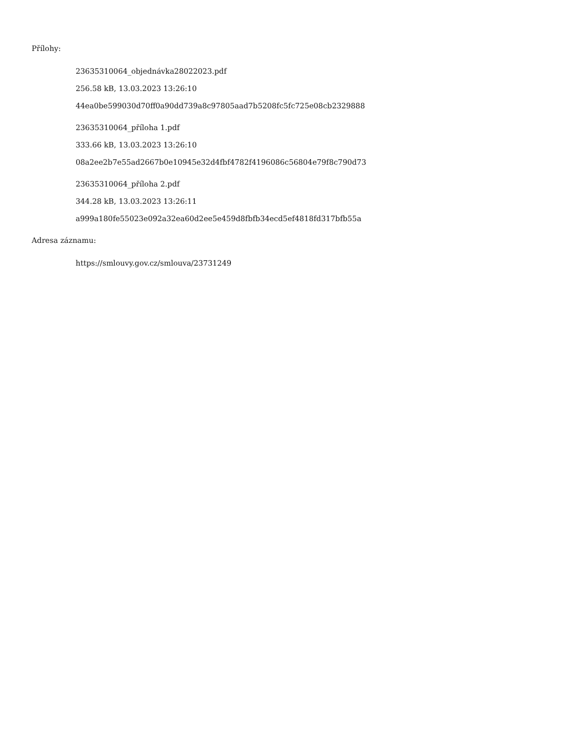Přílohy:
23635310064_objednávka28022023.pdf
256.58 kB, 13.03.2023 13:26:10
44ea0be599030d70ff0a90dd739a8c97805aad7b5208fc5fc725e08cb2329888
23635310064_příloha 1.pdf
333.66 kB, 13.03.2023 13:26:10
08a2ee2b7e55ad2667b0e10945e32d4fbf4782f4196086c56804e79f8c790d73
23635310064_příloha 2.pdf
344.28 kB, 13.03.2023 13:26:11
a999a180fe55023e092a32ea60d2ee5e459d8fbfb34ecd5ef4818fd317bfb55a
Adresa záznamu:
https://smlouvy.gov.cz/smlouva/23731249